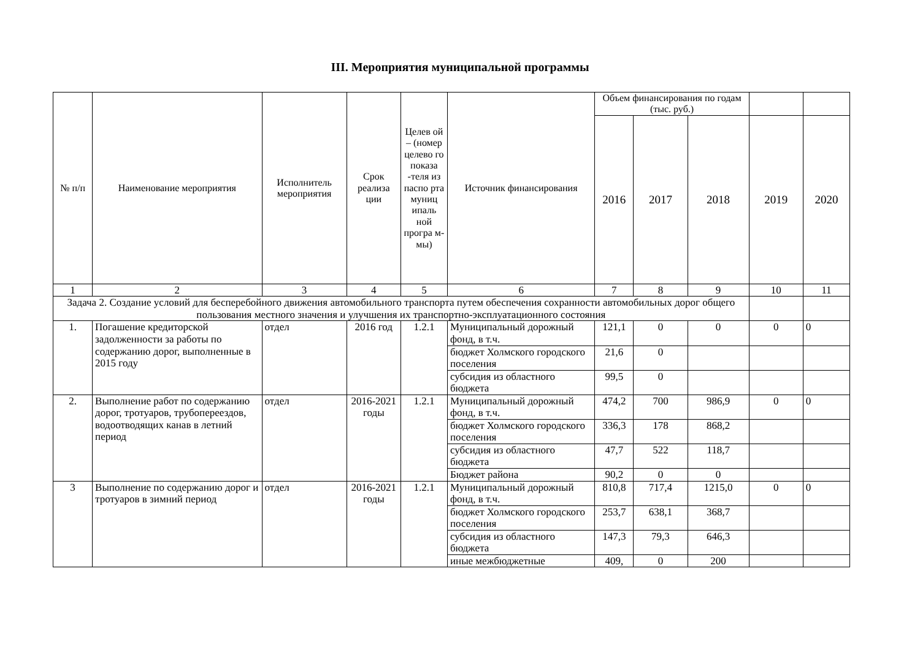III. Мероприятия муниципальной программы
| № п/п | Наименование мероприятия | Исполнитель мероприятия | Срок реализа ции | Целев ой – (номер целево го показа -теля из паспо рта муниц ипаль ной програ м-мы) | Источник финансирования | Объем финансирования по годам (тыс. руб.) | | | | |
| --- | --- | --- | --- | --- | --- | --- | --- | --- | --- | --- |
| | | | | | | 2016 | 2017 | 2018 | 2019 | 2020 |
| 1 | 2 | 3 | 4 | 5 | 6 | 7 | 8 | 9 | 10 | 11 |
| Задача 2. Создание условий для бесперебойного движения автомобильного транспорта путем обеспечения сохранности автомобильных дорог общего пользования местного значения и улучшения их транспортно-эксплуатационного состояния | | | | | | | | | | |
| 1. | Погашение кредиторской задолженности за работы по содержанию дорог, выполненные в 2015 году | отдел | 2016 год | 1.2.1 | Муниципальный дорожный фонд, в т.ч. | 121,1 | 0 | 0 | 0 | 0 |
| | | | | | бюджет Холмского городского поселения | 21,6 | 0 | | | |
| | | | | | субсидия из областного бюджета | 99,5 | 0 | | | |
| 2. | Выполнение работ по содержанию дорог, тротуаров, трубопереездов, водоотводящих канав в летний период | отдел | 2016-2021 годы | 1.2.1 | Муниципальный дорожный фонд, в т.ч. | 474,2 | 700 | 986,9 | 0 | 0 |
| | | | | | бюджет Холмского городского поселения | 336,3 | 178 | 868,2 | | |
| | | | | | субсидия из областного бюджета | 47,7 | 522 | 118,7 | | |
| | | | | | Бюджет района | 90,2 | 0 | 0 | | |
| 3 | Выполнение по содержанию дорог и тротуаров в зимний период | отдел | 2016-2021 годы | 1.2.1 | Муниципальный дорожный фонд, в т.ч. | 810,8 | 717,4 | 1215,0 | 0 | 0 |
| | | | | | бюджет Холмского городского поселения | 253,7 | 638,1 | 368,7 | | |
| | | | | | субсидия из областного бюджета | 147,3 | 79,3 | 646,3 | | |
| | | | | | иные межбюджетные | 409, | 0 | 200 | | |